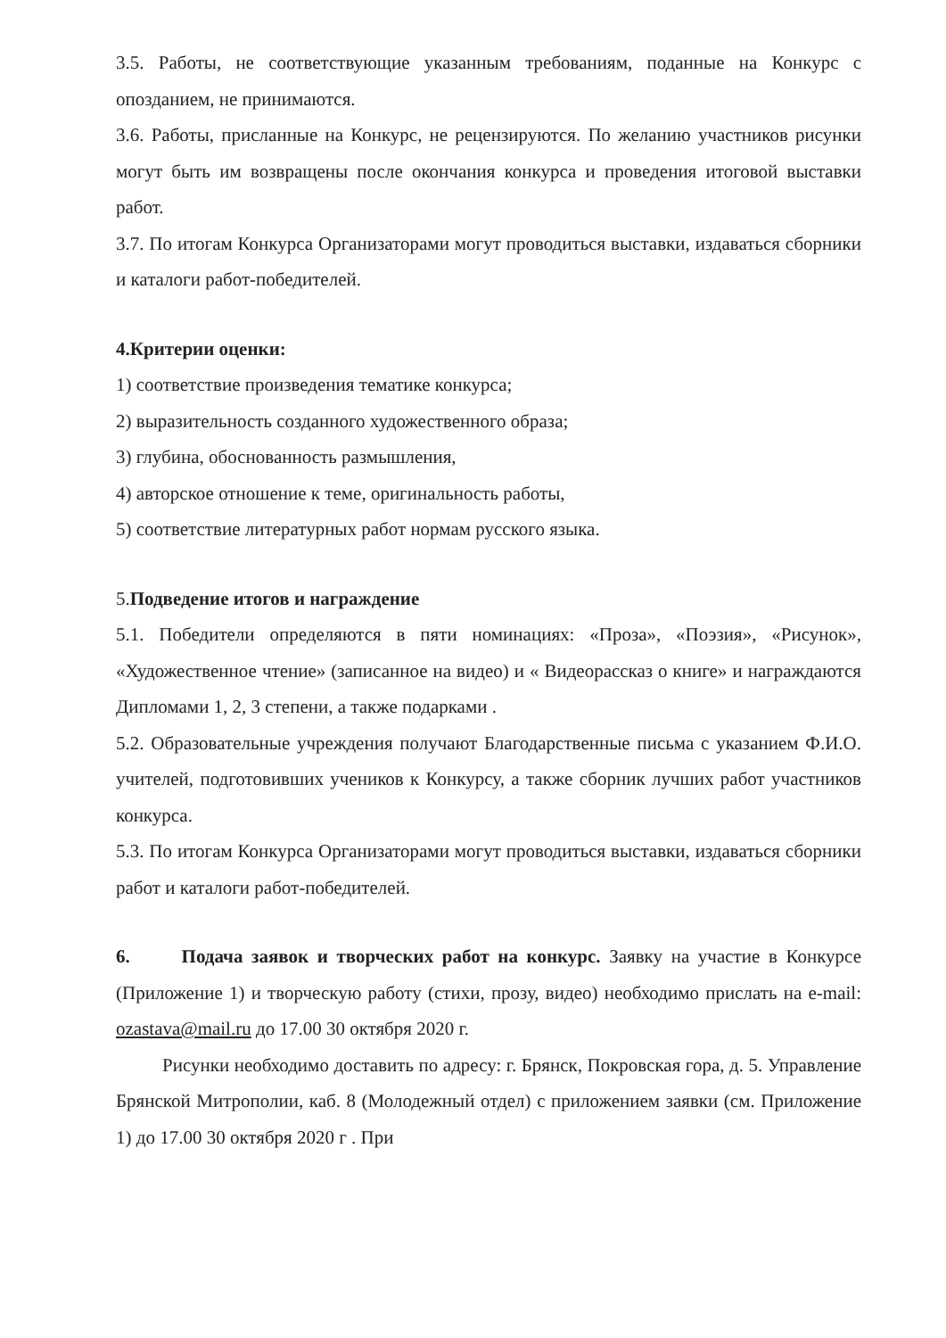3.5. Работы, не соответствующие указанным требованиям, поданные на Конкурс с опозданием, не принимаются.
3.6. Работы, присланные на Конкурс, не рецензируются. По желанию участников рисунки могут быть им возвращены после окончания конкурса и проведения итоговой выставки работ.
3.7. По итогам Конкурса Организаторами могут проводиться выставки, издаваться сборники и каталоги работ-победителей.
4.Критерии оценки:
1) соответствие произведения тематике конкурса;
2) выразительность созданного художественного образа;
3) глубина, обоснованность размышления,
4) авторское отношение к теме, оригинальность работы,
5) соответствие литературных работ нормам русского языка.
5. Подведение итогов и награждение
5.1. Победители определяются в пяти номинациях: «Проза», «Поэзия», «Рисунок», «Художественное чтение» (записанное на видео) и « Видеорассказ о книге» и награждаются Дипломами 1, 2, 3 степени, а также подарками .
5.2. Образовательные учреждения получают Благодарственные письма с указанием Ф.И.О. учителей, подготовивших учеников к Конкурсу, а также сборник лучших работ участников конкурса.
5.3. По итогам Конкурса Организаторами могут проводиться выставки, издаваться сборники работ и каталоги работ-победителей.
6. Подача заявок и творческих работ на конкурс. Заявку на участие в Конкурсе (Приложение 1) и творческую работу (стихи, прозу, видео) необходимо прислать на e-mail: ozastava@mail.ru до 17.00 30 октября 2020 г.
Рисунки необходимо доставить по адресу: г. Брянск, Покровская гора, д. 5. Управление Брянской Митрополии, каб. 8 (Молодежный отдел) с приложением заявки (см. Приложение 1) до 17.00 30 октября 2020 г . При